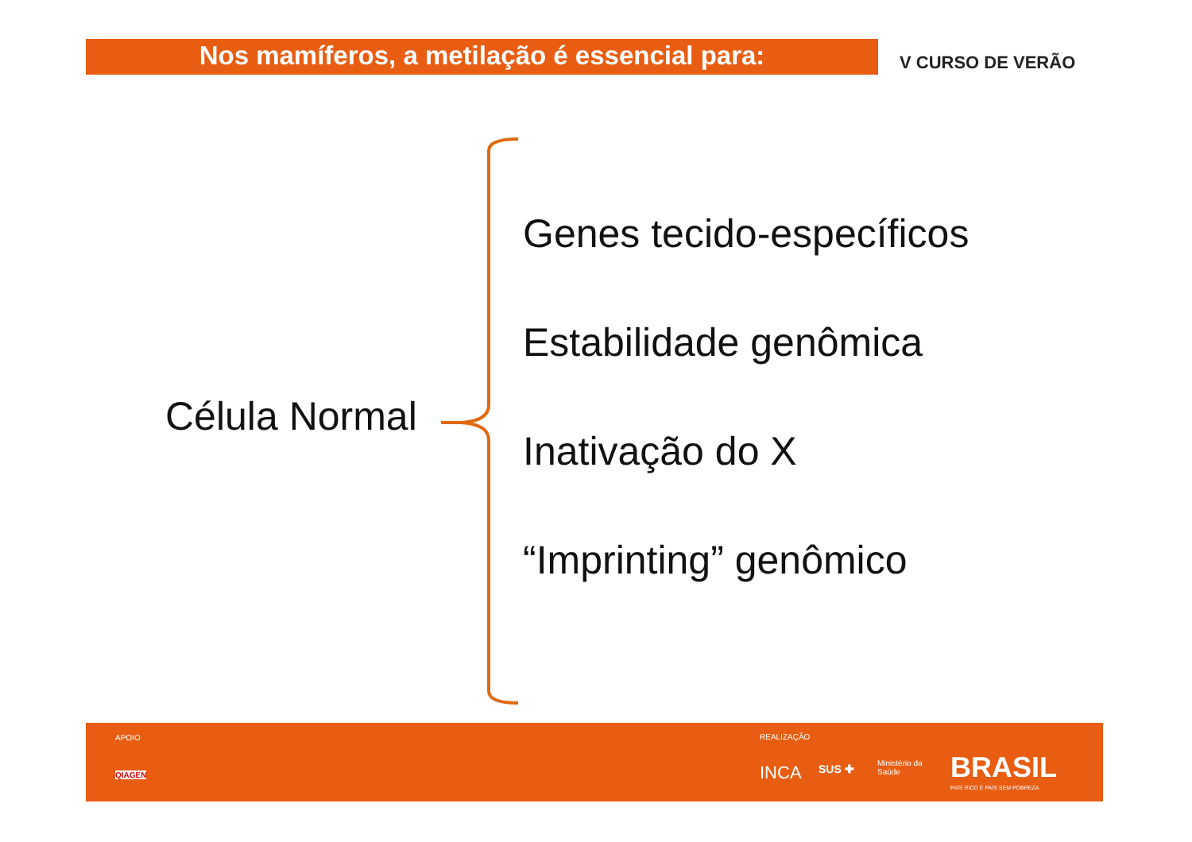Nos mamíferos, a metilação é essencial para: V CURSO DE VERÃO
Célula Normal
Genes tecido-específicos
Estabilidade genômica
Inativação do X
“Imprinting” genômico
APOIO
QIAGEN
REALIZAÇÃO
INCA SUS ✚
Ministério da
Saúde
BRASIL
PAÍS RICO É PAÍS SEM POBREZA